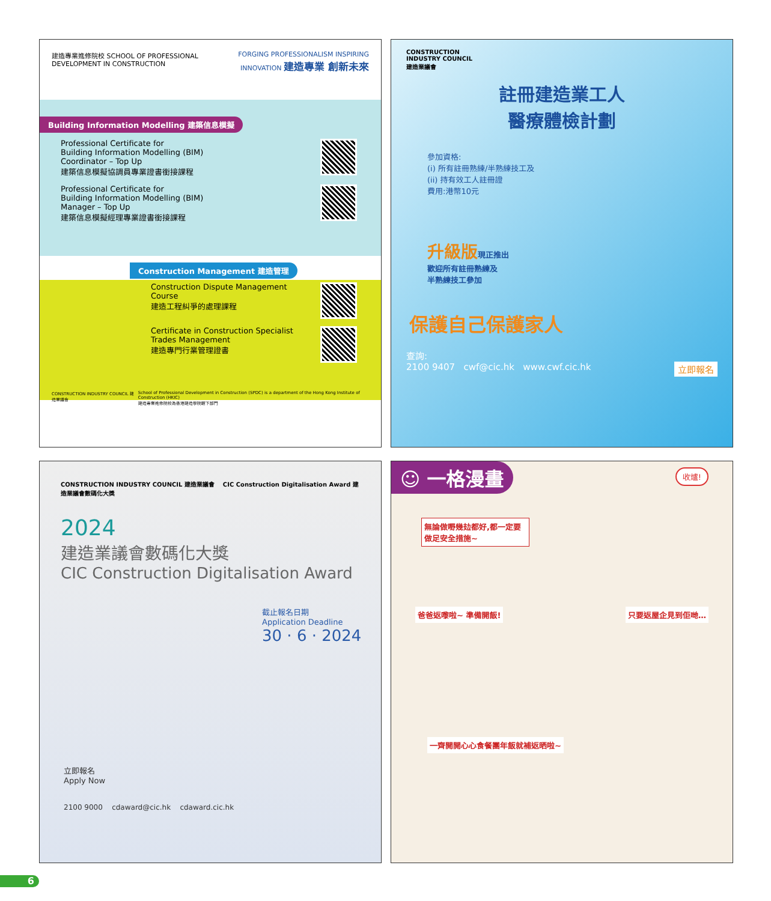建造專業進修院校 SCHOOL OF PROFESSIONAL DEVELOPMENT IN CONSTRUCTION
FORGING PROFESSIONALISM INSPIRING INNOVATION 建造專業 創新未來
Building Information Modelling 建築信息模擬
Professional Certificate for
Building Information Modelling (BIM)
Coordinator – Top Up
建築信息模擬協調員專業證書銜接課程
Professional Certificate for
Building Information Modelling (BIM)
Manager – Top Up
建築信息模擬經理專業證書銜接課程
Construction Management 建造管理
Construction Dispute Management Course
建造工程糾爭的處理課程
Certificate in Construction Specialist
Trades Management
建造專門行業管理證書
CONSTRUCTION INDUSTRY COUNCIL 建造業議會 School of Professional Development in Construction (SPDC) is a department of the Hong Kong Institute of Construction (HKIC)
建造專業進修院校為香港建造學院轄下部門
CONSTRUCTION
INDUSTRY COUNCIL
建造業議會
註冊建造業工人
醫療體檢計劃
參加資格:
(i) 所有註冊熟練/半熟練技工及
(ii) 持有效工人註冊證
費用:港幣10元
升級版現正推出
歡迎所有註冊熟練及
半熟練技工參加
保護自己保護家人
查詢:
2100 9407 cwf@cic.hk www.cwf.cic.hk 立即報名
CONSTRUCTION INDUSTRY COUNCIL 建造業議會 CIC Construction Digitalisation Award 建造業議會數碼化大獎
2024
建造業議會數碼化大獎
CIC Construction Digitalisation Award
截止報名日期
Application Deadline
30 · 6 · 2024
立即報名
Apply Now
2100 9000 cdaward@cic.hk cdaward.cic.hk
☺ 一格漫畫
收爐!
無論做嘢幾攰都好,都一定要做足安全措施~
爸爸返嚟啦~ 準備開飯! 只要返屋企見到佢哋…
一齊開開心心食餐團年飯就補返晒啦~
6